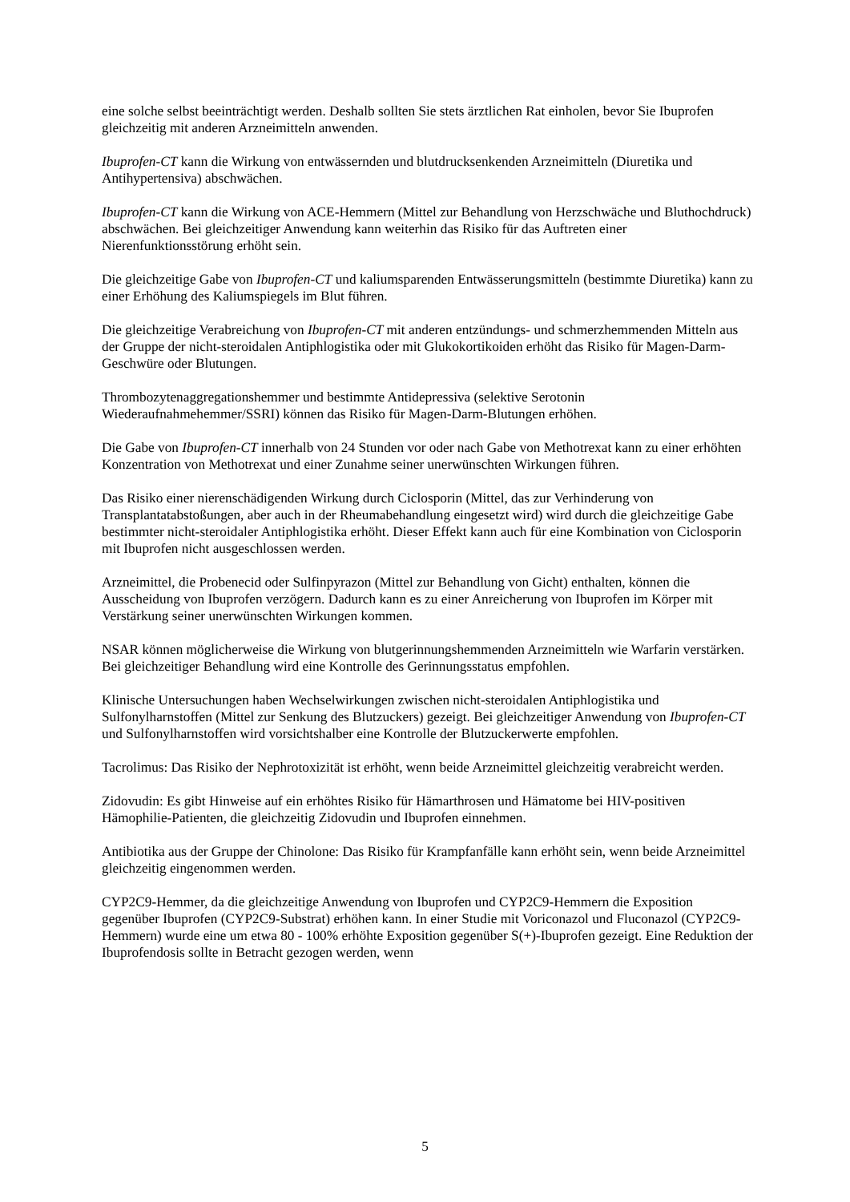eine solche selbst beeinträchtigt werden. Deshalb sollten Sie stets ärztlichen Rat einholen, bevor Sie Ibuprofen gleichzeitig mit anderen Arzneimitteln anwenden.
Ibuprofen-CT kann die Wirkung von entwässernden und blutdrucksenkenden Arzneimitteln (Diuretika und Antihypertensiva) abschwächen.
Ibuprofen-CT kann die Wirkung von ACE-Hemmern (Mittel zur Behandlung von Herzschwäche und Bluthochdruck) abschwächen. Bei gleichzeitiger Anwendung kann weiterhin das Risiko für das Auftreten einer Nierenfunktionsstörung erhöht sein.
Die gleichzeitige Gabe von Ibuprofen-CT und kaliumsparenden Entwässerungsmitteln (bestimmte Diuretika) kann zu einer Erhöhung des Kaliumspiegels im Blut führen.
Die gleichzeitige Verabreichung von Ibuprofen-CT mit anderen entzündungs- und schmerzhemmenden Mitteln aus der Gruppe der nicht-steroidalen Antiphlogistika oder mit Glukokortikoiden erhöht das Risiko für Magen-Darm-Geschwüre oder Blutungen.
Thrombozytenaggregationshemmer und bestimmte Antidepressiva (selektive Serotonin Wiederaufnahmehemmer/SSRI) können das Risiko für Magen-Darm-Blutungen erhöhen.
Die Gabe von Ibuprofen-CT innerhalb von 24 Stunden vor oder nach Gabe von Methotrexat kann zu einer erhöhten Konzentration von Methotrexat und einer Zunahme seiner unerwünschten Wirkungen führen.
Das Risiko einer nierenschädigenden Wirkung durch Ciclosporin (Mittel, das zur Verhinderung von Transplantatabstoßungen, aber auch in der Rheumabehandlung eingesetzt wird) wird durch die gleichzeitige Gabe bestimmter nicht-steroidaler Antiphlogistika erhöht. Dieser Effekt kann auch für eine Kombination von Ciclosporin mit Ibuprofen nicht ausgeschlossen werden.
Arzneimittel, die Probenecid oder Sulfinpyrazon (Mittel zur Behandlung von Gicht) enthalten, können die Ausscheidung von Ibuprofen verzögern. Dadurch kann es zu einer Anreicherung von Ibuprofen im Körper mit Verstärkung seiner unerwünschten Wirkungen kommen.
NSAR können möglicherweise die Wirkung von blutgerinnungshemmenden Arzneimitteln wie Warfarin verstärken. Bei gleichzeitiger Behandlung wird eine Kontrolle des Gerinnungsstatus empfohlen.
Klinische Untersuchungen haben Wechselwirkungen zwischen nicht-steroidalen Antiphlogistika und Sulfonylharnstoffen (Mittel zur Senkung des Blutzuckers) gezeigt. Bei gleichzeitiger Anwendung von Ibuprofen-CT und Sulfonylharnstoffen wird vorsichtshalber eine Kontrolle der Blutzuckerwerte empfohlen.
Tacrolimus: Das Risiko der Nephrotoxizität ist erhöht, wenn beide Arzneimittel gleichzeitig verabreicht werden.
Zidovudin: Es gibt Hinweise auf ein erhöhtes Risiko für Hämarthrosen und Hämatome bei HIV-positiven Hämophilie-Patienten, die gleichzeitig Zidovudin und Ibuprofen einnehmen.
Antibiotika aus der Gruppe der Chinolone: Das Risiko für Krampfanfälle kann erhöht sein, wenn beide Arzneimittel gleichzeitig eingenommen werden.
CYP2C9-Hemmer, da die gleichzeitige Anwendung von Ibuprofen und CYP2C9-Hemmern die Exposition gegenüber Ibuprofen (CYP2C9-Substrat) erhöhen kann. In einer Studie mit Voriconazol und Fluconazol (CYP2C9-Hemmern) wurde eine um etwa 80 - 100% erhöhte Exposition gegenüber S(+)-Ibuprofen gezeigt. Eine Reduktion der Ibuprofendosis sollte in Betracht gezogen werden, wenn
5